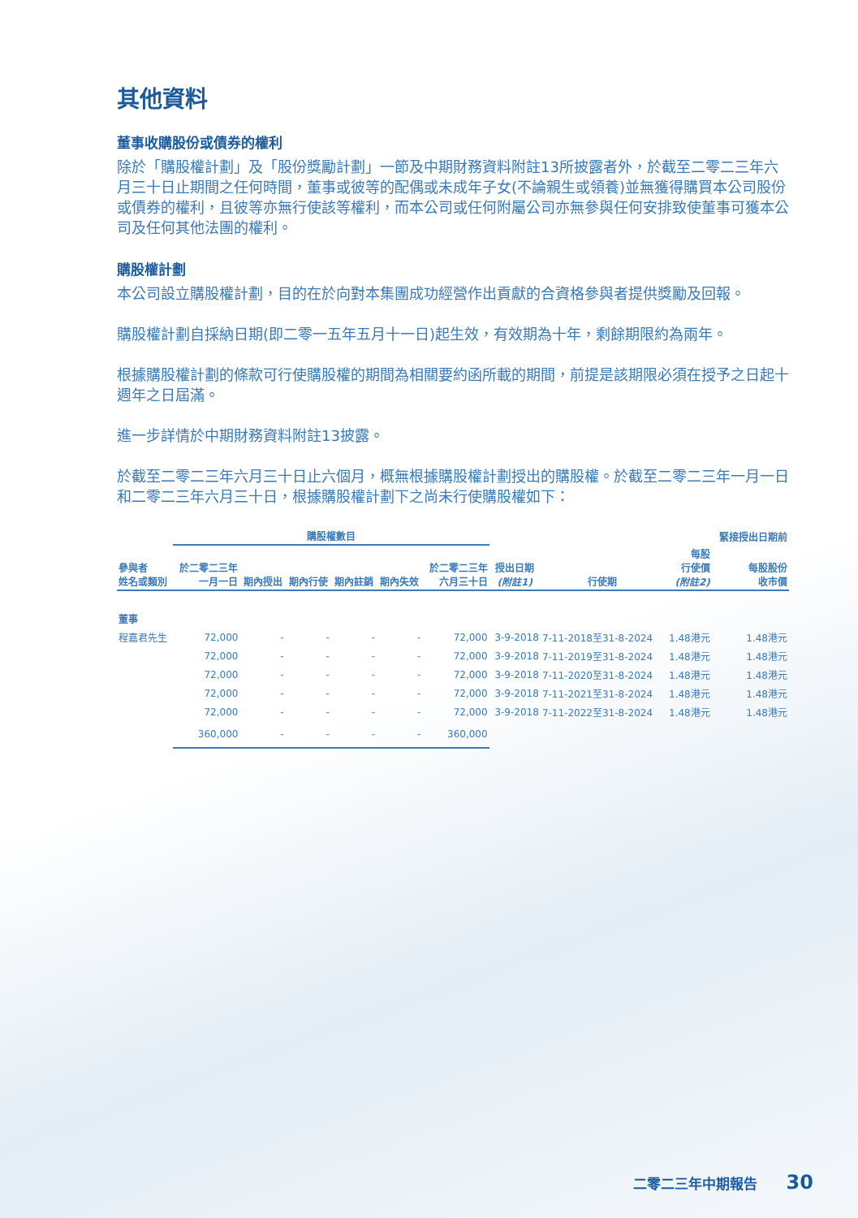其他資料
董事收購股份或債券的權利
除於「購股權計劃」及「股份獎勵計劃」一節及中期財務資料附註13所披露者外，於截至二零二三年六月三十日止期間之任何時間，董事或彼等的配偶或未成年子女(不論親生或領養)並無獲得購買本公司股份或債券的權利，且彼等亦無行使該等權利，而本公司或任何附屬公司亦無參與任何安排致使董事可獲本公司及任何其他法團的權利。
購股權計劃
本公司設立購股權計劃，目的在於向對本集團成功經營作出貢獻的合資格參與者提供獎勵及回報。
購股權計劃自採納日期(即二零一五年五月十一日)起生效，有效期為十年，剩餘期限約為兩年。
根據購股權計劃的條款可行使購股權的期間為相關要約函所載的期間，前提是該期限必須在授予之日起十週年之日屆滿。
進一步詳情於中期財務資料附註13披露。
於截至二零二三年六月三十日止六個月，概無根據購股權計劃授出的購股權。於截至二零二三年一月一日和二零二三年六月三十日，根據購股權計劃下之尚未行使購股權如下：
| | 購股權數目 | | | | | | | | | 緊接授出日期前 |
| --- | --- | --- | --- | --- | --- | --- | --- | --- | --- | --- |
| 參與者 姓名或類別 | 於二零二三年 一月一日 | 期內授出 | 期內行使 | 期內註銷 | 期內失效 | 於二零二三年 六月三十日 | 授出日期 (附註1) | 行使期 | 每股 行使價 (附註2) | 每股股份 收市價 |
| 董事 | | | | | | | | | | |
| 程嘉君先生 | 72,000 | - | - | - | - | 72,000 | 3-9-2018 | 7-11-2018至31-8-2024 | 1.48港元 | 1.48港元 |
| | 72,000 | - | - | - | - | 72,000 | 3-9-2018 | 7-11-2019至31-8-2024 | 1.48港元 | 1.48港元 |
| | 72,000 | - | - | - | - | 72,000 | 3-9-2018 | 7-11-2020至31-8-2024 | 1.48港元 | 1.48港元 |
| | 72,000 | - | - | - | - | 72,000 | 3-9-2018 | 7-11-2021至31-8-2024 | 1.48港元 | 1.48港元 |
| | 72,000 | - | - | - | - | 72,000 | 3-9-2018 | 7-11-2022至31-8-2024 | 1.48港元 | 1.48港元 |
| | 360,000 | - | - | - | - | 360,000 | | | | |
二零二三年中期報告 30